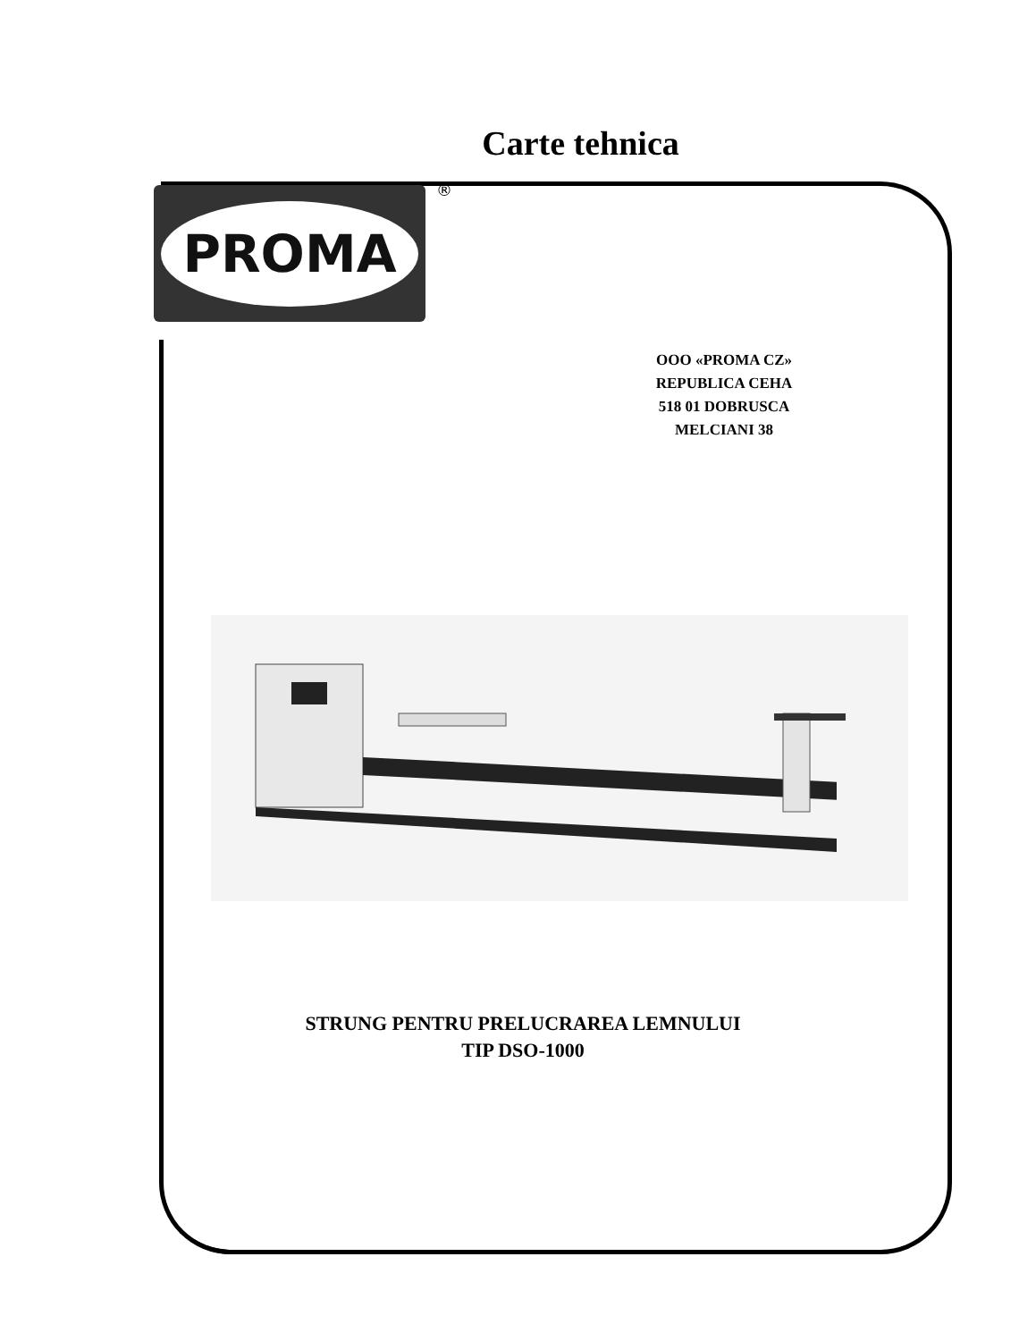Carte tehnica
PROMA ®
OOO «PROMA CZ»
REPUBLICA CEHA
518 01 DOBRUSCA
MELCIANI 38
STRUNG PENTRU PRELUCRAREA LEMNULUI
TIP DSO-1000